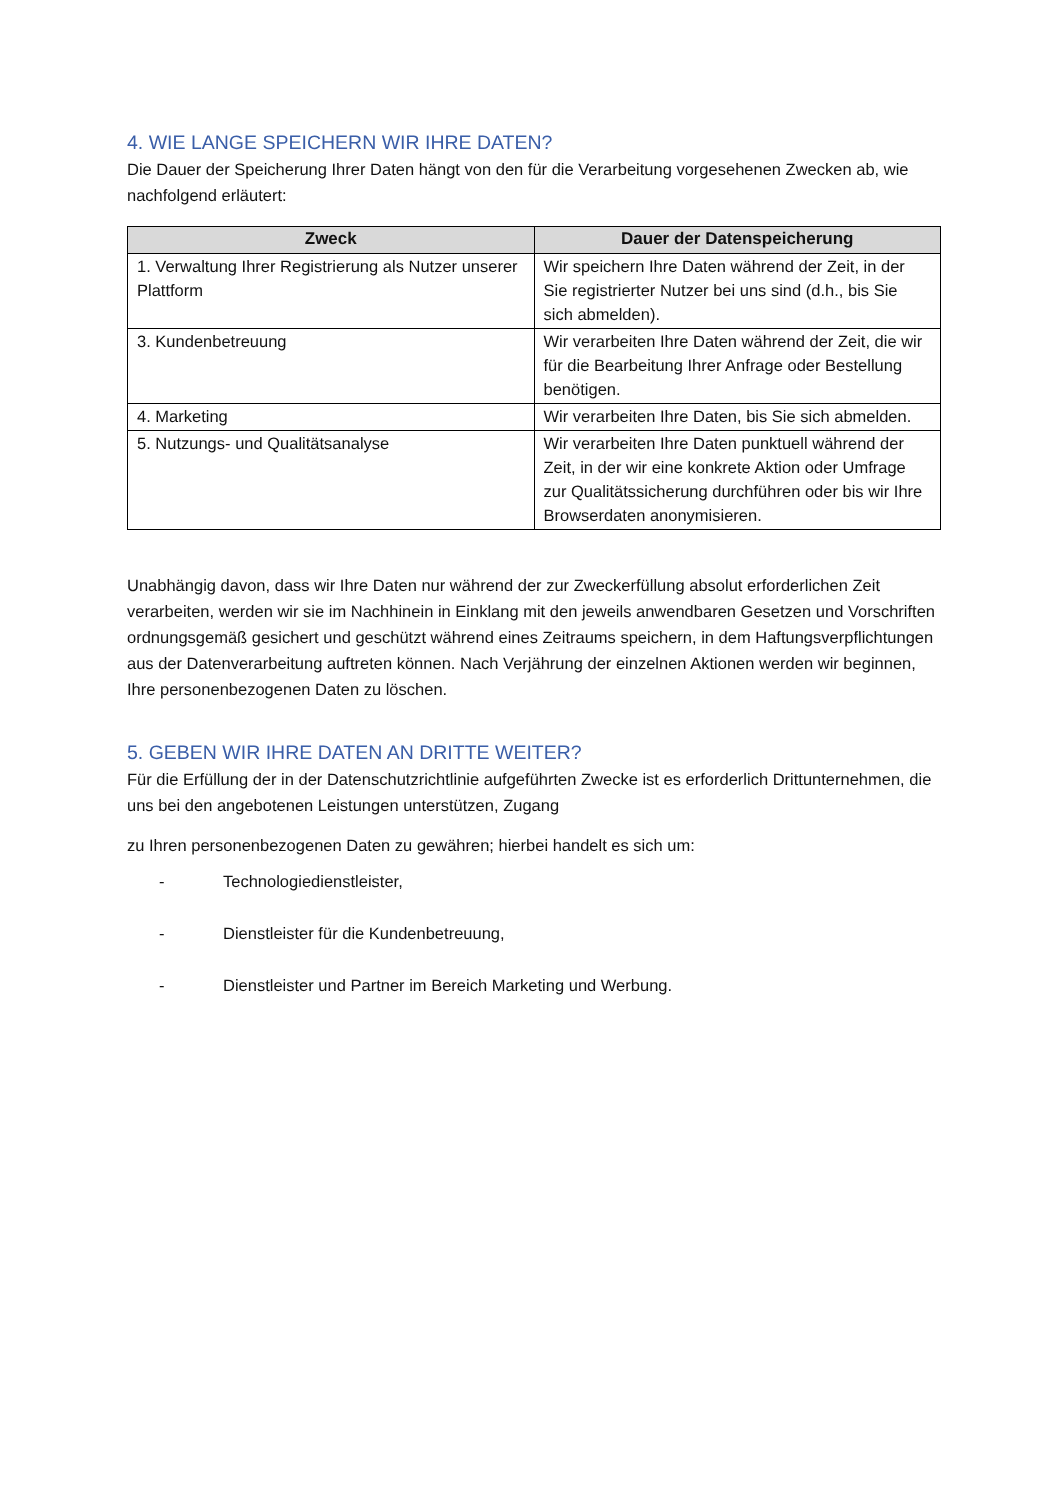4. WIE LANGE SPEICHERN WIR IHRE DATEN?
Die Dauer der Speicherung Ihrer Daten hängt von den für die Verarbeitung vorgesehenen Zwecken ab, wie nachfolgend erläutert:
| Zweck | Dauer der Datenspeicherung |
| --- | --- |
| 1. Verwaltung Ihrer Registrierung als Nutzer unserer Plattform | Wir speichern Ihre Daten während der Zeit, in der Sie registrierter Nutzer bei uns sind (d.h., bis Sie sich abmelden). |
| 3. Kundenbetreuung | Wir verarbeiten Ihre Daten während der Zeit, die wir für die Bearbeitung Ihrer Anfrage oder Bestellung benötigen. |
| 4. Marketing | Wir verarbeiten Ihre Daten, bis Sie sich abmelden. |
| 5. Nutzungs- und Qualitätsanalyse | Wir verarbeiten Ihre Daten punktuell während der Zeit, in der wir eine konkrete Aktion oder Umfrage zur Qualitätssicherung durchführen oder bis wir Ihre Browserdaten anonymisieren. |
Unabhängig davon, dass wir Ihre Daten nur während der zur Zweckerfüllung absolut erforderlichen Zeit verarbeiten, werden wir sie im Nachhinein in Einklang mit den jeweils anwendbaren Gesetzen und Vorschriften ordnungsgemäß gesichert und geschützt während eines Zeitraums speichern, in dem Haftungsverpflichtungen aus der Datenverarbeitung auftreten können. Nach Verjährung der einzelnen Aktionen werden wir beginnen, Ihre personenbezogenen Daten zu löschen.
5. GEBEN WIR IHRE DATEN AN DRITTE WEITER?
Für die Erfüllung der in der Datenschutzrichtlinie aufgeführten Zwecke ist es erforderlich Drittunternehmen, die uns bei den angebotenen Leistungen unterstützen, Zugang
zu Ihren personenbezogenen Daten zu gewähren; hierbei handelt es sich um:
- Technologiedienstleister,
- Dienstleister für die Kundenbetreuung,
- Dienstleister und Partner im Bereich Marketing und Werbung.